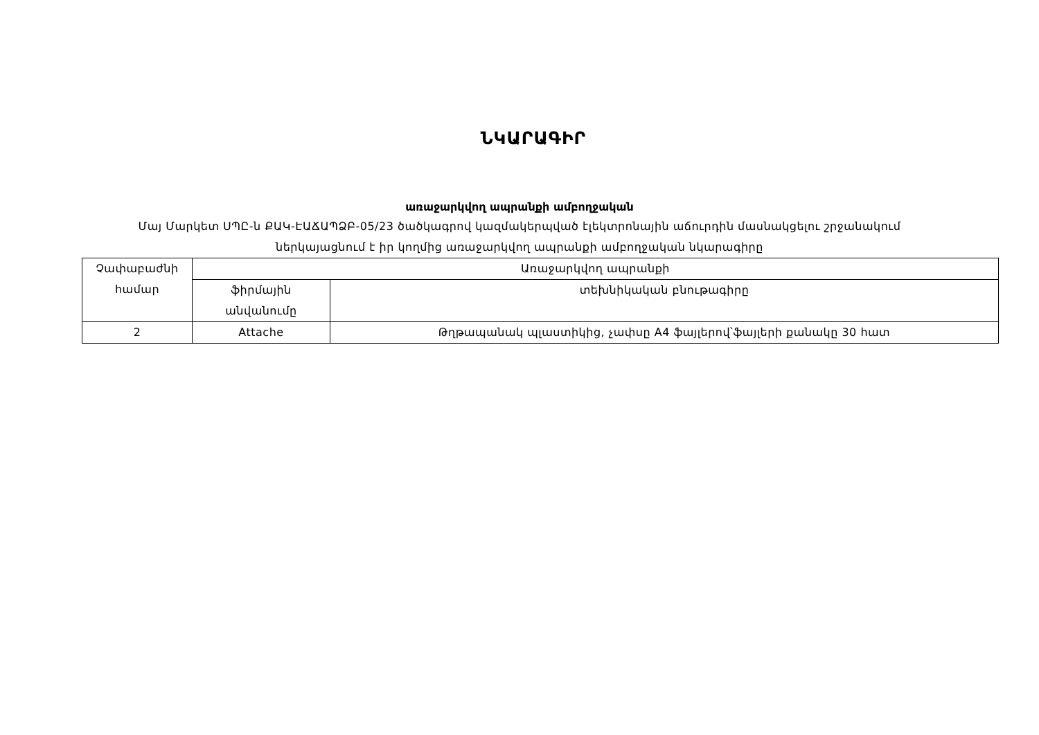ՆԿԱՐԱԳԻՐ
առաջարկվող ապրանքի ամբողջական
Մայ Մարկետ ՍՊԸ-ն ՔԱԿ-ԷԱՃԱՊՁԲ-05/23 ծածկագրով կազմակերպված էլեկտրոնային աճուրդին մասնակցելու շրջանակում ներկայացնում է իր կողմից առաջարկվող ապրանքի ամբողջական նկարագիրը
| Չափաբաժնի համար | Առաջարկվող ապրանքի | |
| | ֆիրմային անվանումը | տեխնիկական բնութագիրը |
| 2 | Attache | Թղթապանակ պլաստիկից, չափսը A4 ֆայլերով՝ֆայլերի քանակը 30 հատ |